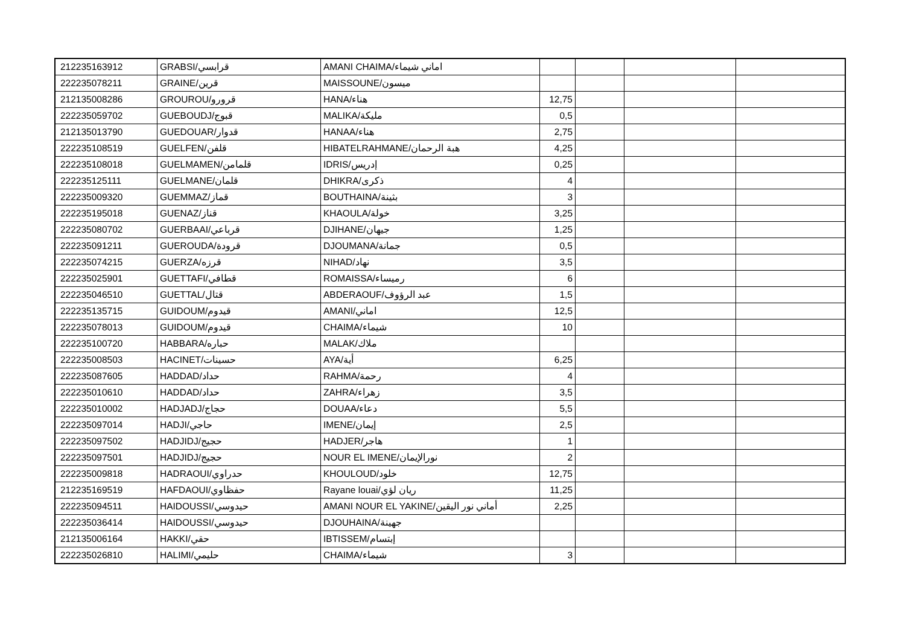| 212235163912 | GRABSI/قرابسي | AMANI CHAIMA/اماني شيماء | | | | |
| 222235078211 | GRAINE/قرين | MAISSOUNE/ميسون | | | | |
| 212135008286 | GROUROU/قرورو | HANA/هناء | 12,75 | | | |
| 222235059702 | GUEBOUDJ/قبوج | MALIKA/مليكة | 0,5 | | | |
| 212135013790 | GUEDOUAR/قدوار | HANAA/هناء | 2,75 | | | |
| 222235108519 | GUELFEN/قلفن | HIBATELRAHMANE/هبة الرحمان | 4,25 | | | |
| 222235108018 | GUELMAMEN/قلمامن | IDRIS/إدريس | 0,25 | | | |
| 222235125111 | GUELMANE/قلمان | DHIKRA/ذكرى | 4 | | | |
| 222235009320 | GUEMMAZ/قماز | BOUTHAINA/بثينة | 3 | | | |
| 222235195018 | GUENAZ/قناز | KHAOULA/خولة | 3,25 | | | |
| 222235080702 | GUERBAAI/قرباعي | DJIHANE/جيهان | 1,25 | | | |
| 222235091211 | GUEROUDA/قرودة | DJOUMANA/جمانة | 0,5 | | | |
| 222235074215 | GUERZA/قرزه | NIHAD/نهاد | 3,5 | | | |
| 222235025901 | GUETTAFI/قطافي | ROMAISSA/رميساء | 6 | | | |
| 222235046510 | GUETTAL/قتال | ABDERAOUF/عبد الرؤوف | 1,5 | | | |
| 222235135715 | GUIDOUM/قيدوم | AMANI/اماني | 12,5 | | | |
| 222235078013 | GUIDOUM/قيدوم | CHAIMA/شيماء | 10 | | | |
| 222235100720 | HABBARA/حباره | MALAK/ملاك | | | | |
| 222235008503 | HACINET/حسينات | AYA/أية | 6,25 | | | |
| 222235087605 | HADDAD/حداد | RAHMA/رحمة | 4 | | | |
| 222235010610 | HADDAD/حداد | ZAHRA/زهراء | 3,5 | | | |
| 222235010002 | HADJADJ/حجاج | DOUAA/دعاء | 5,5 | | | |
| 222235097014 | HADJI/حاجي | IMENE/إيمان | 2,5 | | | |
| 222235097502 | HADJIDJ/حجيج | HADJER/هاجر | 1 | | | |
| 222235097501 | HADJIDJ/حجيج | NOUR EL IMENE/نورالإيمان | 2 | | | |
| 222235009818 | HADRAOUI/حدراوي | KHOULOUD/خلود | 12,75 | | | |
| 212235169519 | HAFDAOUI/حفظاوي | Rayane louai/ريان لؤي | 11,25 | | | |
| 222235094511 | HAIDOUSSI/حيدوسي | AMANI NOUR EL YAKINE/أماني نور اليقين | 2,25 | | | |
| 222235036414 | HAIDOUSSI/حيدوسي | DJOUHAINA/جهينة | | | | |
| 212135006164 | HAKKI/حقي | IBTISSEM/إبتسام | | | | |
| 222235026810 | HALIMI/حليمي | CHAIMA/شيماء | 3 | | | |